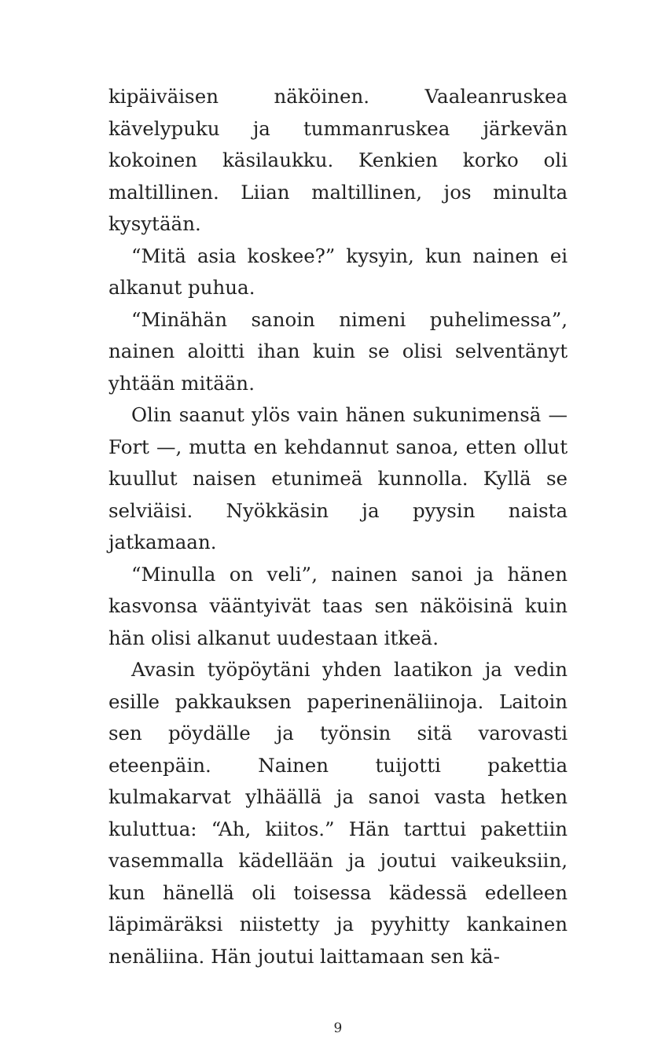kipäiväisen näköinen. Vaaleanruskea kävelypuku ja tummanruskea järkevän kokoinen käsilaukku. Kenkien korko oli maltillinen. Liian maltillinen, jos minulta kysytään.
“Mitä asia koskee?” kysyin, kun nainen ei alkanut puhua.
“Minähän sanoin nimeni puhelimessa”, nainen aloitti ihan kuin se olisi selventänyt yhtään mitään.
Olin saanut ylös vain hänen sukunimensä — Fort —, mutta en kehdannut sanoa, etten ollut kuullut naisen etunimeä kunnolla. Kyllä se selviäisi. Nyökkäsin ja pyysin naista jatkamaan.
“Minulla on veli”, nainen sanoi ja hänen kasvonsa vääntyivät taas sen näköisinä kuin hän olisi alkanut uudestaan itkeä.
Avasin työpöytäni yhden laatikon ja vedin esille pakkauksen paperinenäliinoja. Laitoin sen pöydälle ja työnsin sitä varovasti eteenpäin. Nainen tuijotti pakettia kulmakarvat ylhäällä ja sanoi vasta hetken kuluttua: “Ah, kiitos.” Hän tarttui pakettiin vasemmalla kädellään ja joutui vaikeuksiin, kun hänellä oli toisessa kädessä edelleen läpimäräksi niistetty ja pyyhitty kankainen nenäliina. Hän joutui laittamaan sen kä-
9